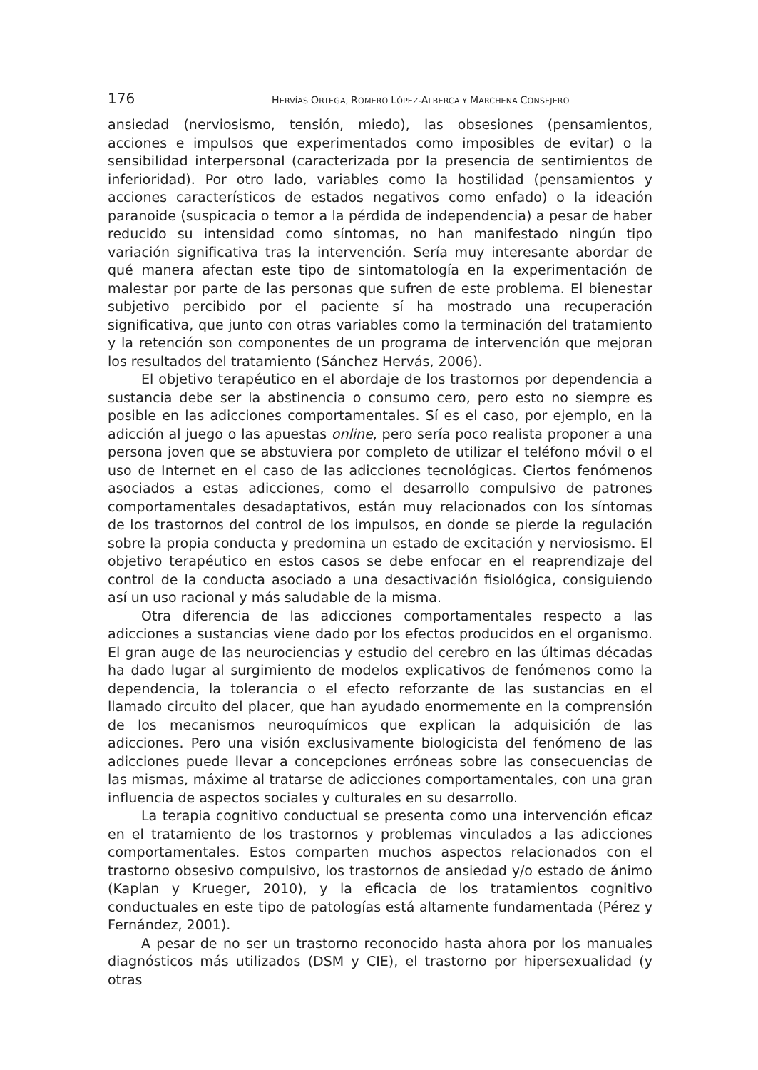176 HERVÍAS ORTEGA, ROMERO LÓPEZ-ALBERCA Y MARCHENA CONSEJERO
ansiedad (nerviosismo, tensión, miedo), las obsesiones (pensamientos, acciones e impulsos que experimentados como imposibles de evitar) o la sensibilidad interpersonal (caracterizada por la presencia de sentimientos de inferioridad). Por otro lado, variables como la hostilidad (pensamientos y acciones característicos de estados negativos como enfado) o la ideación paranoide (suspicacia o temor a la pérdida de independencia) a pesar de haber reducido su intensidad como síntomas, no han manifestado ningún tipo variación significativa tras la intervención. Sería muy interesante abordar de qué manera afectan este tipo de sintomatología en la experimentación de malestar por parte de las personas que sufren de este problema. El bienestar subjetivo percibido por el paciente sí ha mostrado una recuperación significativa, que junto con otras variables como la terminación del tratamiento y la retención son componentes de un programa de intervención que mejoran los resultados del tratamiento (Sánchez Hervás, 2006).
El objetivo terapéutico en el abordaje de los trastornos por dependencia a sustancia debe ser la abstinencia o consumo cero, pero esto no siempre es posible en las adicciones comportamentales. Sí es el caso, por ejemplo, en la adicción al juego o las apuestas online, pero sería poco realista proponer a una persona joven que se abstuviera por completo de utilizar el teléfono móvil o el uso de Internet en el caso de las adicciones tecnológicas. Ciertos fenómenos asociados a estas adicciones, como el desarrollo compulsivo de patrones comportamentales desadaptativos, están muy relacionados con los síntomas de los trastornos del control de los impulsos, en donde se pierde la regulación sobre la propia conducta y predomina un estado de excitación y nerviosismo. El objetivo terapéutico en estos casos se debe enfocar en el reaprendizaje del control de la conducta asociado a una desactivación fisiológica, consiguiendo así un uso racional y más saludable de la misma.
Otra diferencia de las adicciones comportamentales respecto a las adicciones a sustancias viene dado por los efectos producidos en el organismo. El gran auge de las neurociencias y estudio del cerebro en las últimas décadas ha dado lugar al surgimiento de modelos explicativos de fenómenos como la dependencia, la tolerancia o el efecto reforzante de las sustancias en el llamado circuito del placer, que han ayudado enormemente en la comprensión de los mecanismos neuroquímicos que explican la adquisición de las adicciones. Pero una visión exclusivamente biologicista del fenómeno de las adicciones puede llevar a concepciones erróneas sobre las consecuencias de las mismas, máxime al tratarse de adicciones comportamentales, con una gran influencia de aspectos sociales y culturales en su desarrollo.
La terapia cognitivo conductual se presenta como una intervención eficaz en el tratamiento de los trastornos y problemas vinculados a las adicciones comportamentales. Estos comparten muchos aspectos relacionados con el trastorno obsesivo compulsivo, los trastornos de ansiedad y/o estado de ánimo (Kaplan y Krueger, 2010), y la eficacia de los tratamientos cognitivo conductuales en este tipo de patologías está altamente fundamentada (Pérez y Fernández, 2001).
A pesar de no ser un trastorno reconocido hasta ahora por los manuales diagnósticos más utilizados (DSM y CIE), el trastorno por hipersexualidad (y otras